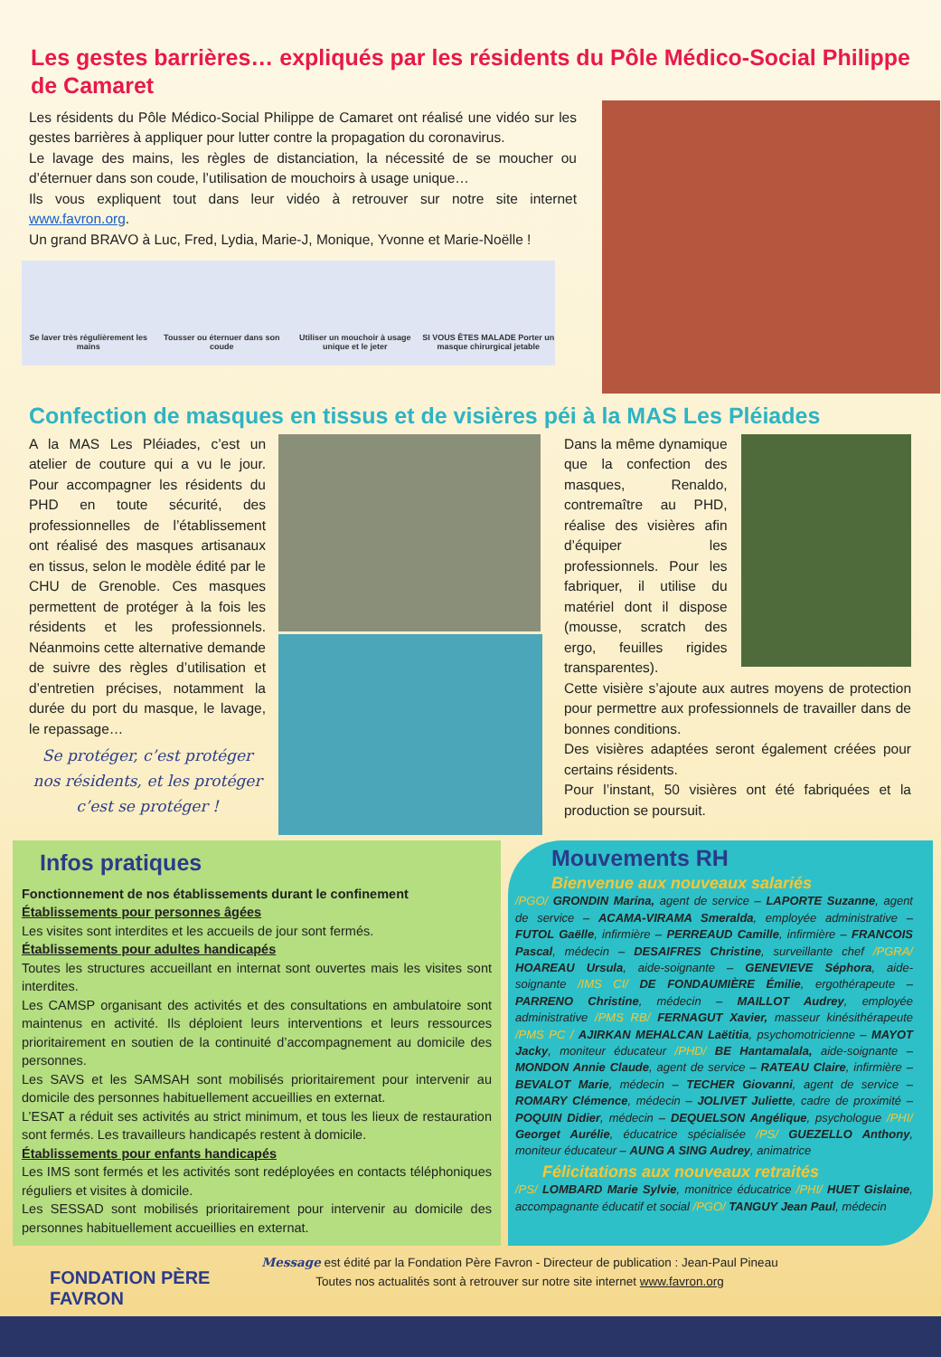Les gestes barrières… expliqués par les résidents du Pôle Médico-Social Philippe de Camaret
Les résidents du Pôle Médico-Social Philippe de Camaret ont réalisé une vidéo sur les gestes barrières à appliquer pour lutter contre la propagation du coronavirus.
Le lavage des mains, les règles de distanciation, la nécessité de se moucher ou d’éternuer dans son coude, l’utilisation de mouchoirs à usage unique…
Ils vous expliquent tout dans leur vidéo à retrouver sur notre site internet www.favron.org.
Un grand BRAVO à Luc, Fred, Lydia, Marie-J, Monique, Yvonne et Marie-Noëlle !
Se laver très régulièrement les mains
Tousser ou éternuer dans son coude
Utiliser un mouchoir à usage unique et le jeter
SI VOUS ÊTES MALADE Porter un masque chirurgical jetable
Confection de masques en tissus et de visières péi à la MAS Les Pléiades
A la MAS Les Pléiades, c’est un atelier de couture qui a vu le jour. Pour accompagner les résidents du PHD en toute sécurité, des professionnelles de l’établissement ont réalisé des masques artisanaux en tissus, selon le modèle édité par le CHU de Grenoble. Ces masques permettent de protéger à la fois les résidents et les professionnels. Néanmoins cette alternative demande de suivre des règles d’utilisation et d’entretien précises, notamment la durée du port du masque, le lavage, le repassage…
Se protéger, c’est protéger nos résidents, et les protéger c’est se protéger !
Dans la même dynamique que la confection des masques, Renaldo, contremaître au PHD, réalise des visières afin d’équiper les professionnels. Pour les fabriquer, il utilise du matériel dont il dispose (mousse, scratch des ergo, feuilles rigides transparentes).
Cette visière s’ajoute aux autres moyens de protection pour permettre aux professionnels de travailler dans de bonnes conditions.
Des visières adaptées seront également créées pour certains résidents.
Pour l’instant, 50 visières ont été fabriquées et la production se poursuit.
Infos pratiques
Fonctionnement de nos établissements durant le confinement
Établissements pour personnes âgées
Les visites sont interdites et les accueils de jour sont fermés.
Établissements pour adultes handicapés
Toutes les structures accueillant en internat sont ouvertes mais les visites sont interdites.
Les CAMSP organisant des activités et des consultations en ambulatoire sont maintenus en activité. Ils déploient leurs interventions et leurs ressources prioritairement en soutien de la continuité d’accompagnement au domicile des personnes.
Les SAVS et les SAMSAH sont mobilisés prioritairement pour intervenir au domicile des personnes habituellement accueillies en externat.
L’ESAT a réduit ses activités au strict minimum, et tous les lieux de restauration sont fermés. Les travailleurs handicapés restent à domicile.
Établissements pour enfants handicapés
Les IMS sont fermés et les activités sont redéployées en contacts téléphoniques réguliers et visites à domicile.
Les SESSAD sont mobilisés prioritairement pour intervenir au domicile des personnes habituellement accueillies en externat.
Mouvements RH
Bienvenue aux nouveaux salariés
/PGO/ GRONDIN Marina, agent de service – LAPORTE Suzanne, agent de service – ACAMA-VIRAMA Smeralda, employée administrative – FUTOL Gaëlle, infirmière – PERREAUD Camille, infirmière – FRANCOIS Pascal, médecin – DESAIFRES Christine, surveillante chef /PGRA/ HOAREAU Ursula, aide-soignante – GENEVIEVE Séphora, aide-soignante /IMS CI/ DE FONDAUMIÈRE Émilie, ergothérapeute – PARRENO Christine, médecin – MAILLOT Audrey, employée administrative /PMS RB/ FERNAGUT Xavier, masseur kinésithérapeute /PMS PC / AJIRKAN MEHALCAN Laëtitia, psychomotricienne – MAYOT Jacky, moniteur éducateur /PHD/ BE Hantamalala, aide-soignante – MONDON Annie Claude, agent de service – RATEAU Claire, infirmière – BEVALOT Marie, médecin – TECHER Giovanni, agent de service – ROMARY Clémence, médecin – JOLIVET Juliette, cadre de proximité – POQUIN Didier, médecin – DEQUELSON Angélique, psychologue /PHI/ Georget Aurélie, éducatrice spécialisée /PS/ GUEZELLO Anthony, moniteur éducateur – AUNG A SING Audrey, animatrice
Félicitations aux nouveaux retraités
/PS/ LOMBARD Marie Sylvie, monitrice éducatrice /PHI/ HUET Gislaine, accompagnante éducatif et social /PGO/ TANGUY Jean Paul, médecin
FONDATION PÈRE FAVRON
Message est édité par la Fondation Père Favron - Directeur de publication : Jean-Paul Pineau
Toutes nos actualités sont à retrouver sur notre site internet www.favron.org